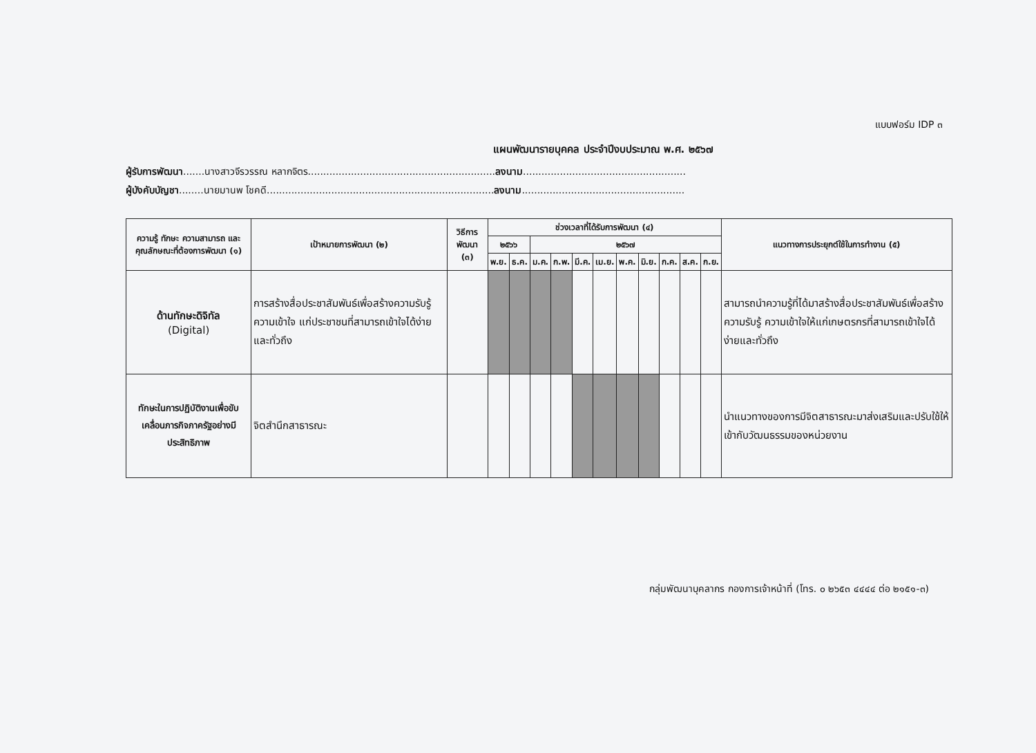แบบฟอร์ม IDP ๓
แผนพัฒนารายบุคคล ประจำปีงบประมาณ พ.ศ. ๒๕๖๗
ผู้รับการพัฒนา.......นางสาวจีรวรรณ หลากจิตร.............................................................ลงนาม.....................................................
ผู้บังคับบัญชา........นายมานพ โชคดี..........................................................................ลงนาม.....................................................
| ความรู้ ทักษะ ความสามารถ และคุณลักษณะที่ต้องการพัฒนา (๑) | เป้าหมายการพัฒนา (๒) | วิธีการพัฒนา (๓) | ช่วงเวลาที่ได้รับการพัฒนา (๔) | | | | | | | | | | | แนวทางการประยุกต์ใช้ในการทำงาน (๕) |
| --- | --- | --- | --- | --- | --- | --- | --- | --- | --- | --- | --- | --- | --- | --- |
| | | | ๒๕๖๖ | | ๒๕๖๗ | | | | | | | | | |
| | | | พ.ย. | ธ.ค. | ม.ค. | ก.พ. | มี.ค. | เม.ย. | พ.ค. | มิ.ย. | ก.ค. | ส.ค. | ก.ย. | |
| ด้านทักษะดิจิทัล (Digital) | การสร้างสื่อประชาสัมพันธ์เพื่อสร้างความรับรู้ ความเข้าใจ แก่ประชาชนที่สามารถเข้าใจได้ง่ายและทั่วถึง | | | | | | | | | | | | | สามารถนำความรู้ที่ได้มาสร้างสื่อประชาสัมพันธ์เพื่อสร้างความรับรู้ ความเข้าใจให้แก่เกษตรกรที่สามารถเข้าใจได้ง่ายและทั่วถึง |
| ทักษะในการปฏิบัติงานเพื่อขับเคลื่อนภารกิจภาครัฐอย่างมีประสิทธิภาพ | จิตสำนึกสาธารณะ | | | | | | | | | | | | | นำแนวทางของการมีจิตสาธารณะมาส่งเสริมและปรับใช้ให้เข้ากับวัฒนธรรมของหน่วยงาน |
กลุ่มพัฒนาบุคลากร กองการเจ้าหน้าที่ (โทร. ๐ ๒๖๕๓ ๔๔๔๔ ต่อ ๒๑๕๑-๓)